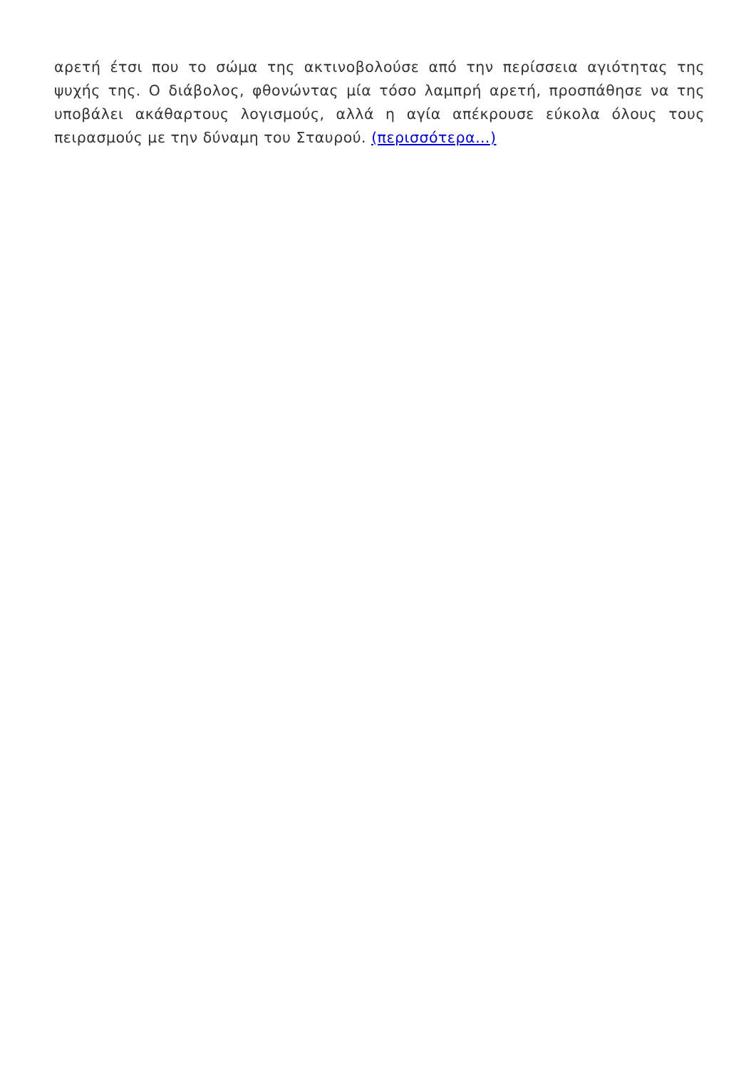αρετή έτσι που το σώμα της ακτινοβολούσε από την περίσσεια αγιότητας της ψυχής της. Ο διάβολος, φθονώντας μία τόσο λαμπρή αρετή, προσπάθησε να της υποβάλει ακάθαρτους λογισμούς, αλλά η αγία απέκρουσε εύκολα όλους τους πειρασμούς με την δύναμη του Σταυρού. (περισσότερα…)